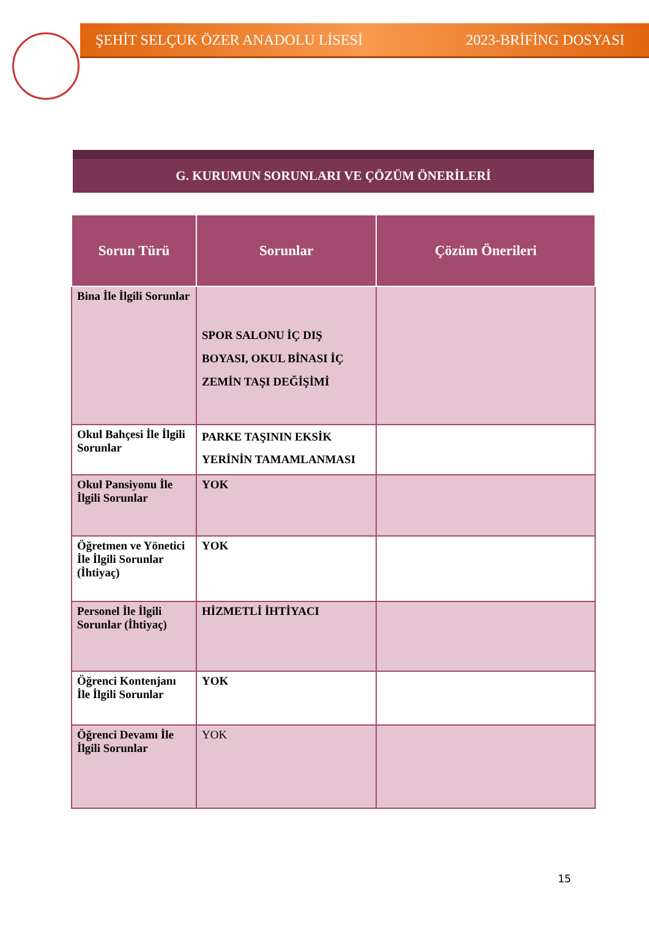ŞEHİT SELÇUK ÖZER ANADOLU LİSESİ 2023-BRİFİNG DOSYASI
G. KURUMUN SORUNLARI VE ÇÖZÜM ÖNERİLERİ
| Sorun Türü | Sorunlar | Çözüm Önerileri |
| --- | --- | --- |
| Bina İle İlgili Sorunlar | SPOR SALONU İÇ DIŞ BOYASI, OKUL BİNASI İÇ ZEMİN TAŞI DEĞİŞİMİ | |
| Okul Bahçesi İle İlgili Sorunlar | PARKE TAŞININ EKSİK YERİNİN TAMAMLANMASI | |
| Okul Pansiyonu İle İlgili Sorunlar | YOK | |
| Öğretmen ve Yönetici İle İlgili Sorunlar (İhtiyaç) | YOK | |
| Personel İle İlgili Sorunlar (İhtiyaç) | HİZMETLİ İHTİYACI | |
| Öğrenci Kontenjanı İle İlgili Sorunlar | YOK | |
| Öğrenci Devamı İle İlgili Sorunlar | YOK | |
15